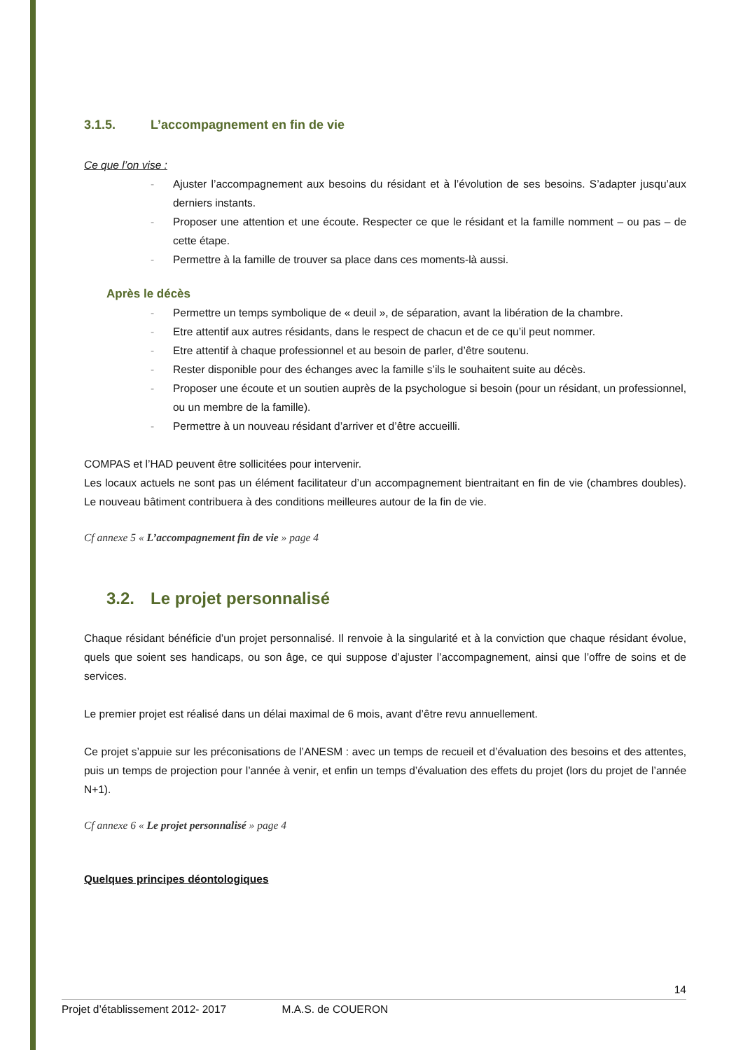3.1.5. L’accompagnement en fin de vie
Ce que l’on vise :
- Ajuster l’accompagnement aux besoins du résidant et à l’évolution de ses besoins. S’adapter jusqu’aux derniers instants.
- Proposer une attention et une écoute. Respecter ce que le résidant et la famille nomment – ou pas – de cette étape.
- Permettre à la famille de trouver sa place dans ces moments-là aussi.
Après le décès
- Permettre un temps symbolique de « deuil », de séparation, avant la libération de la chambre.
- Etre attentif aux autres résidants, dans le respect de chacun et de ce qu’il peut nommer.
- Etre attentif à chaque professionnel et au besoin de parler, d’être soutenu.
- Rester disponible pour des échanges avec la famille s’ils le souhaitent suite au décès.
- Proposer une écoute et un soutien auprès de la psychologue si besoin (pour un résidant, un professionnel, ou un membre de la famille).
- Permettre à un nouveau résidant d’arriver et d’être accueilli.
COMPAS et l’HAD peuvent être sollicitées pour intervenir.
Les locaux actuels ne sont pas un élément facilitateur d’un accompagnement bientraitant en fin de vie (chambres doubles). Le nouveau bâtiment contribuera à des conditions meilleures autour de la fin de vie.
Cf annexe 5 « L’accompagnement fin de vie » page 4
3.2. Le projet personnalisé
Chaque résidant bénéficie d’un projet personnalisé. Il renvoie à la singularité et à la conviction que chaque résidant évolue, quels que soient ses handicaps, ou son âge, ce qui suppose d’ajuster l’accompagnement, ainsi que l’offre de soins et de services.
Le premier projet est réalisé dans un délai maximal de 6 mois, avant d’être revu annuellement.
Ce projet s’appuie sur les préconisations de l’ANESM : avec un temps de recueil et d’évaluation des besoins et des attentes, puis un temps de projection pour l’année à venir, et enfin un temps d’évaluation des effets du projet (lors du projet de l’année N+1).
Cf annexe 6 « Le projet personnalisé » page 4
Quelques principes déontologiques
14
Projet d’établissement 2012- 2017 M.A.S. de COUERON